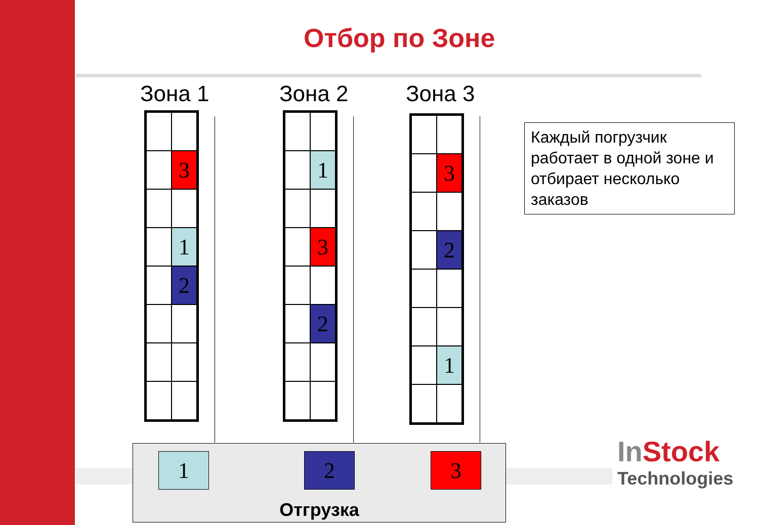Отбор по Зоне
Зона 1 Зона 2 Зона 3
3
1
2
1
3
2
3
2
1
Каждый погрузчик работает в одной зоне и отбирает несколько заказов
1 2 3
Отгрузка
In Stock
Technologies